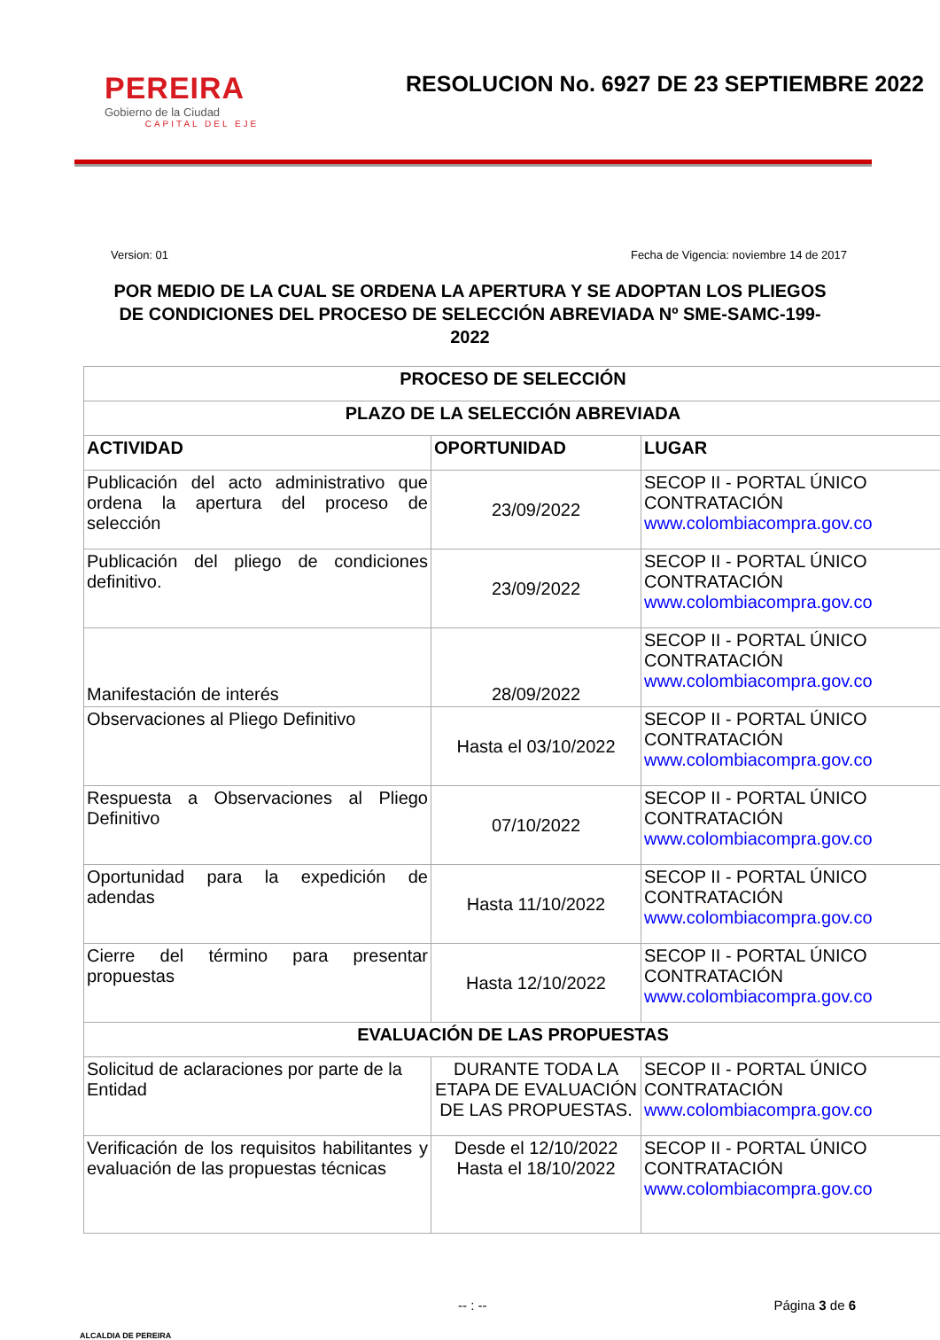PEREIRA
Gobierno de la Ciudad
CAPITAL DEL EJE
RESOLUCION No. 6927 DE 23 SEPTIEMBRE 2022
Version: 01 Fecha de Vigencia: noviembre 14 de 2017
POR MEDIO DE LA CUAL SE ORDENA LA APERTURA Y SE ADOPTAN LOS PLIEGOS DE CONDICIONES DEL PROCESO DE SELECCIÓN ABREVIADA Nº SME-SAMC-199-2022
| PROCESO DE SELECCIÓN | | |
| --- | --- | --- |
| PLAZO DE LA SELECCIÓN ABREVIADA | | |
| ACTIVIDAD | OPORTUNIDAD | LUGAR |
| Publicación del acto administrativo que ordena la apertura del proceso de selección | 23/09/2022 | SECOP II - PORTAL ÚNICO CONTRATACIÓN www.colombiacompra.gov.co |
| Publicación del pliego de condiciones definitivo. | 23/09/2022 | SECOP II - PORTAL ÚNICO CONTRATACIÓN www.colombiacompra.gov.co |
| Manifestación de interés | 28/09/2022 | SECOP II - PORTAL ÚNICO CONTRATACIÓN www.colombiacompra.gov.co |
| Observaciones al Pliego Definitivo | Hasta el 03/10/2022 | SECOP II - PORTAL ÚNICO CONTRATACIÓN www.colombiacompra.gov.co |
| Respuesta a Observaciones al Pliego Definitivo | 07/10/2022 | SECOP II - PORTAL ÚNICO CONTRATACIÓN www.colombiacompra.gov.co |
| Oportunidad para la expedición de adendas | Hasta 11/10/2022 | SECOP II - PORTAL ÚNICO CONTRATACIÓN www.colombiacompra.gov.co |
| Cierre del término para presentar propuestas | Hasta 12/10/2022 | SECOP II - PORTAL ÚNICO CONTRATACIÓN www.colombiacompra.gov.co |
| EVALUACIÓN DE LAS PROPUESTAS | | |
| Solicitud de aclaraciones por parte de la Entidad | DURANTE TODA LA ETAPA DE EVALUACIÓN DE LAS PROPUESTAS. | SECOP II - PORTAL ÚNICO CONTRATACIÓN www.colombiacompra.gov.co |
| Verificación de los requisitos habilitantes y evaluación de las propuestas técnicas | Desde el 12/10/2022 Hasta el 18/10/2022 | SECOP II - PORTAL ÚNICO CONTRATACIÓN www.colombiacompra.gov.co |
ALCALDIA DE PEREIRA -- : -- Página 3 de 6